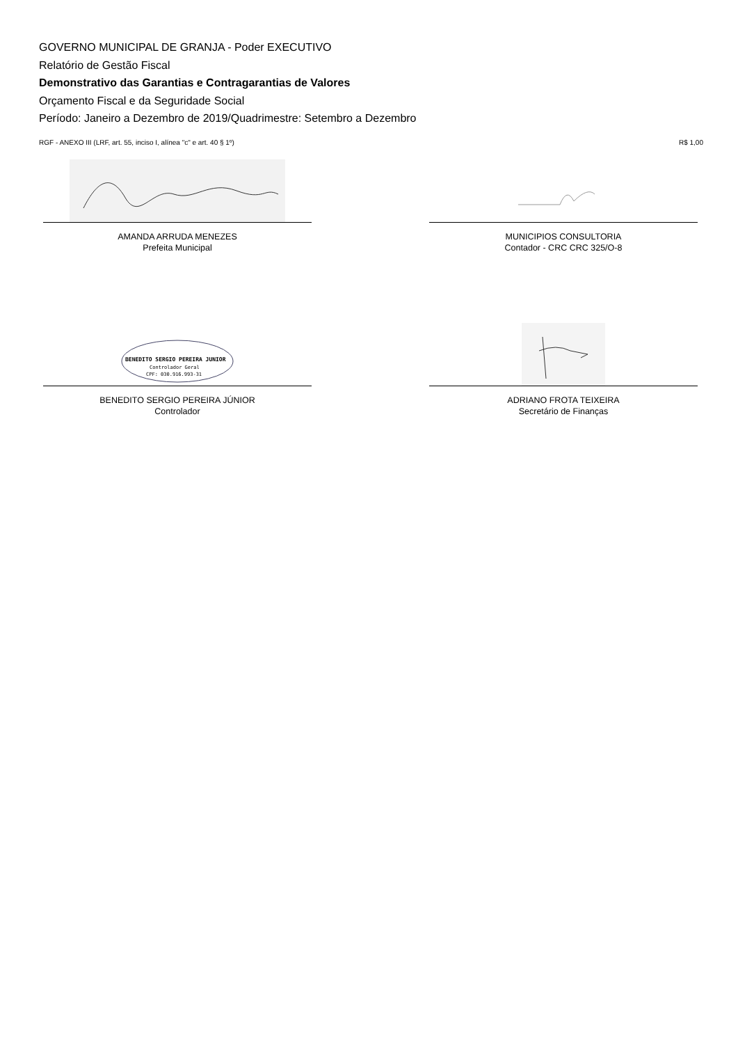GOVERNO MUNICIPAL DE GRANJA - Poder EXECUTIVO
Relatório de Gestão Fiscal
Demonstrativo das Garantias e Contragarantias de Valores
Orçamento Fiscal e da Seguridade Social
Período: Janeiro a Dezembro de 2019/Quadrimestre: Setembro a Dezembro
RGF - ANEXO III (LRF, art. 55, inciso I, alínea "c" e art. 40 § 1º) R$ 1,00
AMANDA ARRUDA MENEZES
Prefeita Municipal
MUNICIPIOS CONSULTORIA
Contador - CRC CRC 325/O-8
BENEDITO SERGIO PEREIRA JUNIOR
Controlador Geral
CPF: 030.916.993-31
BENEDITO SERGIO PEREIRA JÚNIOR
Controlador
ADRIANO FROTA TEIXEIRA
Secretário de Finanças